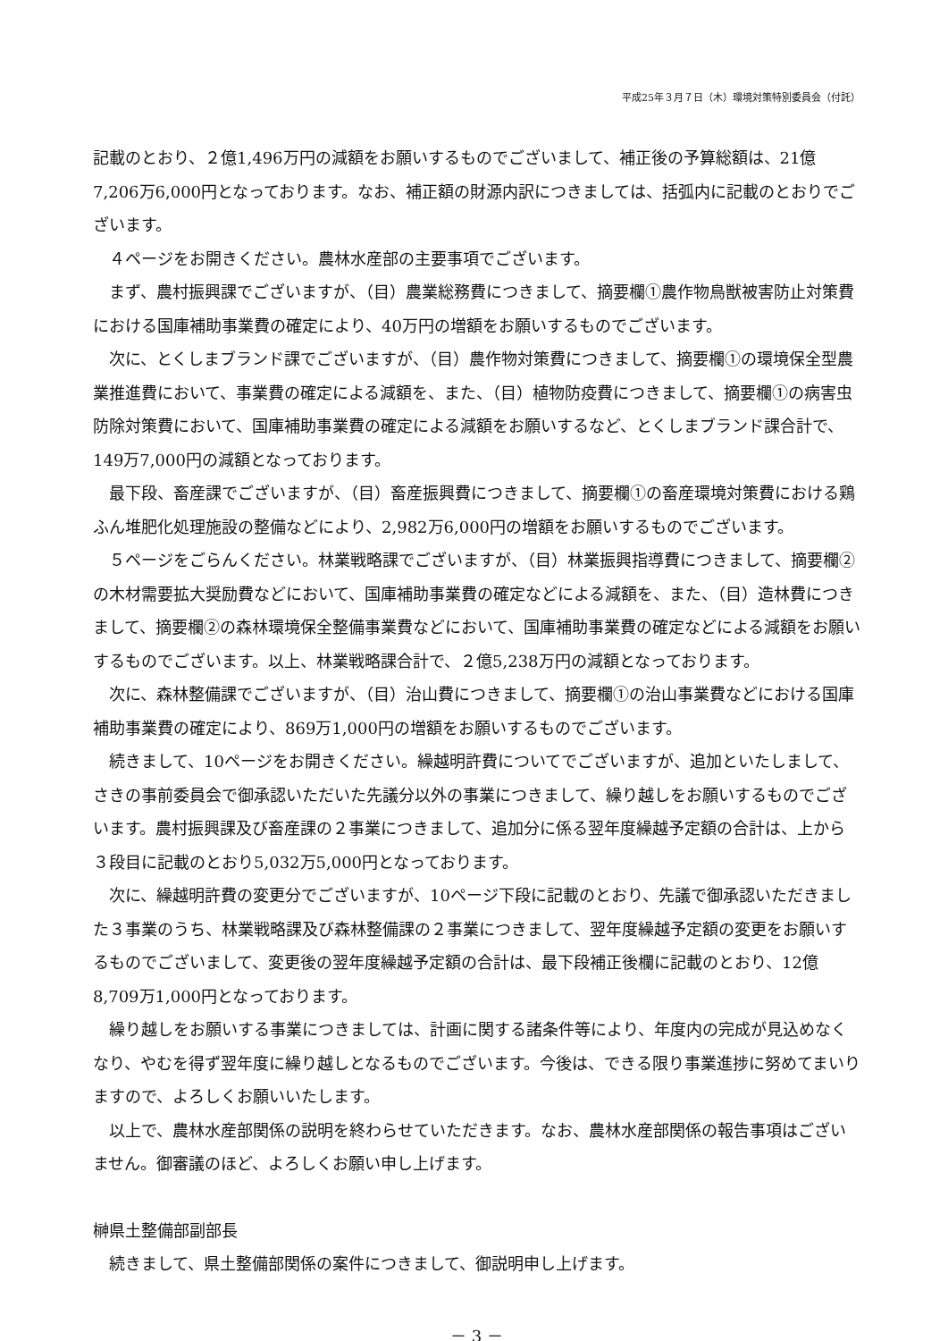平成25年３月７日（木）環境対策特別委員会（付託）
記載のとおり、２億1,496万円の減額をお願いするものでございまして、補正後の予算総額は、21億7,206万6,000円となっております。なお、補正額の財源内訳につきましては、括弧内に記載のとおりでございます。
４ページをお開きください。農林水産部の主要事項でございます。
まず、農村振興課でございますが、（目）農業総務費につきまして、摘要欄①農作物鳥獣被害防止対策費における国庫補助事業費の確定により、40万円の増額をお願いするものでございます。
次に、とくしまブランド課でございますが、（目）農作物対策費につきまして、摘要欄①の環境保全型農業推進費において、事業費の確定による減額を、また、（目）植物防疫費につきまして、摘要欄①の病害虫防除対策費において、国庫補助事業費の確定による減額をお願いするなど、とくしまブランド課合計で、149万7,000円の減額となっております。
最下段、畜産課でございますが、（目）畜産振興費につきまして、摘要欄①の畜産環境対策費における鶏ふん堆肥化処理施設の整備などにより、2,982万6,000円の増額をお願いするものでございます。
５ページをごらんください。林業戦略課でございますが、（目）林業振興指導費につきまして、摘要欄②の木材需要拡大奨励費などにおいて、国庫補助事業費の確定などによる減額を、また、（目）造林費につきまして、摘要欄②の森林環境保全整備事業費などにおいて、国庫補助事業費の確定などによる減額をお願いするものでございます。以上、林業戦略課合計で、２億5,238万円の減額となっております。
次に、森林整備課でございますが、（目）治山費につきまして、摘要欄①の治山事業費などにおける国庫補助事業費の確定により、869万1,000円の増額をお願いするものでございます。
続きまして、10ページをお開きください。繰越明許費についてでございますが、追加といたしまして、さきの事前委員会で御承認いただいた先議分以外の事業につきまして、繰り越しをお願いするものでございます。農村振興課及び畜産課の２事業につきまして、追加分に係る翌年度繰越予定額の合計は、上から３段目に記載のとおり5,032万5,000円となっております。
次に、繰越明許費の変更分でございますが、10ページ下段に記載のとおり、先議で御承認いただきました３事業のうち、林業戦略課及び森林整備課の２事業につきまして、翌年度繰越予定額の変更をお願いするものでございまして、変更後の翌年度繰越予定額の合計は、最下段補正後欄に記載のとおり、12億8,709万1,000円となっております。
繰り越しをお願いする事業につきましては、計画に関する諸条件等により、年度内の完成が見込めなくなり、やむを得ず翌年度に繰り越しとなるものでございます。今後は、できる限り事業進捗に努めてまいりますので、よろしくお願いいたします。
以上で、農林水産部関係の説明を終わらせていただきます。なお、農林水産部関係の報告事項はございません。御審議のほど、よろしくお願い申し上げます。
榊県土整備部副部長
続きまして、県土整備部関係の案件につきまして、御説明申し上げます。
－ 3 －